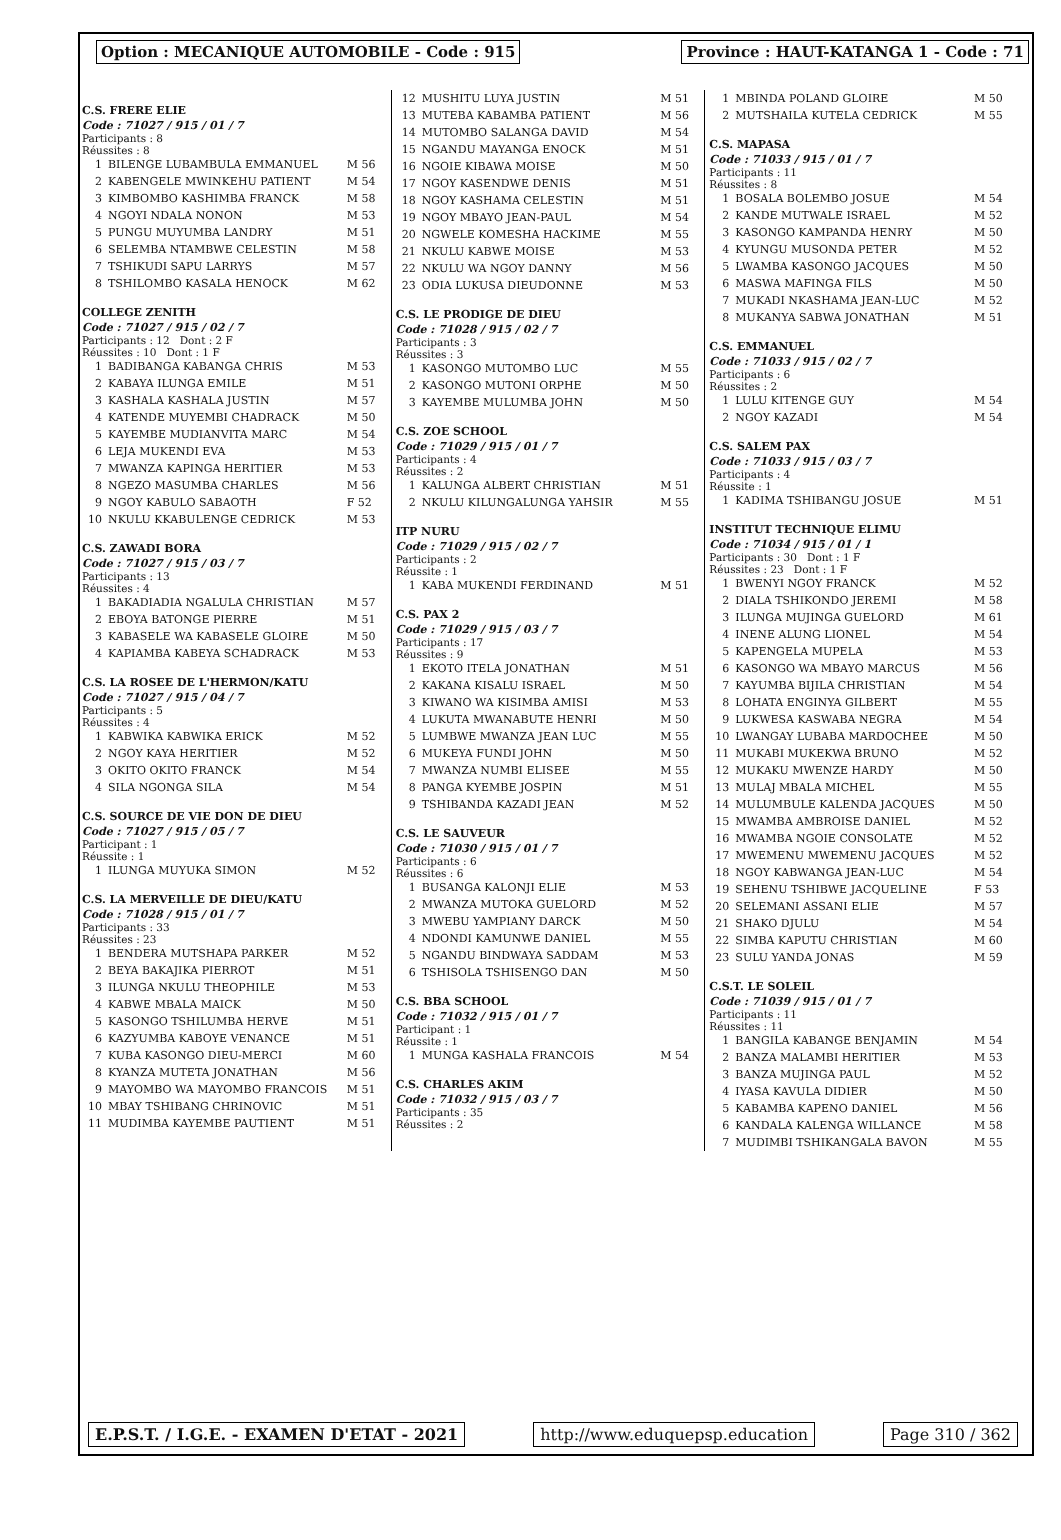Option : MECANIQUE AUTOMOBILE - Code : 915
Province : HAUT-KATANGA 1 - Code : 71
C.S. FRERE ELIE
Code : 71027 / 915 / 01 / 7
Participants : 8
Réussites : 8
| 1 | BILENGE LUBAMBULA EMMANUEL | M 56 |
| 2 | KABENGELE MWINKEHU PATIENT | M 54 |
| 3 | KIMBOMBO KASHIMBA FRANCK | M 58 |
| 4 | NGOYI NDALA NONON | M 53 |
| 5 | PUNGU MUYUMBA LANDRY | M 51 |
| 6 | SELEMBA NTAMBWE CELESTIN | M 58 |
| 7 | TSHIKUDI SAPU LARRYS | M 57 |
| 8 | TSHILOMBO KASALA HENOCK | M 62 |
COLLEGE ZENITH
Code : 71027 / 915 / 02 / 7
Participants : 12 Dont : 2 F
Réussites : 10 Dont : 1 F
| 1 | BADIBANGA KABANGA CHRIS | M 53 |
| 2 | KABAYA ILUNGA EMILE | M 51 |
| 3 | KASHALA KASHALA JUSTIN | M 57 |
| 4 | KATENDE MUYEMBI CHADRACK | M 50 |
| 5 | KAYEMBE MUDIANVITA MARC | M 54 |
| 6 | LEJA MUKENDI EVA | M 53 |
| 7 | MWANZA KAPINGA HERITIER | M 53 |
| 8 | NGEZO MASUMBA CHARLES | M 56 |
| 9 | NGOY KABULO SABAOTH | F 52 |
| 10 | NKULU KKABULENGE CEDRICK | M 53 |
C.S. ZAWADI BORA
Code : 71027 / 915 / 03 / 7
Participants : 13
Réussites : 4
| 1 | BAKADIADIA NGALULA CHRISTIAN | M 57 |
| 2 | EBOYA BATONGE PIERRE | M 51 |
| 3 | KABASELE WA KABASELE GLOIRE | M 50 |
| 4 | KAPIAMBA KABEYA SCHADRACK | M 53 |
C.S. LA ROSEE DE L'HERMON/KATU
Code : 71027 / 915 / 04 / 7
Participants : 5
Réussites : 4
| 1 | KABWIKA KABWIKA ERICK | M 52 |
| 2 | NGOY KAYA HERITIER | M 52 |
| 3 | OKITO OKITO FRANCK | M 54 |
| 4 | SILA NGONGA SILA | M 54 |
C.S. SOURCE DE VIE DON DE DIEU
Code : 71027 / 915 / 05 / 7
Participant : 1
Réussite : 1
| 1 | ILUNGA MUYUKA SIMON | M 52 |
C.S. LA MERVEILLE DE DIEU/KATU
Code : 71028 / 915 / 01 / 7
Participants : 33
Réussites : 23
| 1 | BENDERA MUTSHAPA PARKER | M 52 |
| 2 | BEYA BAKAJIKA PIERROT | M 51 |
| 3 | ILUNGA NKULU THEOPHILE | M 53 |
| 4 | KABWE MBALA MAICK | M 50 |
| 5 | KASONGO TSHILUMBA HERVE | M 51 |
| 6 | KAZYUMBA KABOYE VENANCE | M 51 |
| 7 | KUBA KASONGO DIEU-MERCI | M 60 |
| 8 | KYANZA MUTETA JONATHAN | M 56 |
| 9 | MAYOMBO WA MAYOMBO FRANCOIS | M 51 |
| 10 | MBAY TSHIBANG CHRINOVIC | M 51 |
| 11 | MUDIMBA KAYEMBE PAUTIENT | M 51 |
| 12 | MUSHITU LUYA JUSTIN | M 51 |
| 13 | MUTEBA KABAMBA PATIENT | M 56 |
| 14 | MUTOMBO SALANGA DAVID | M 54 |
| 15 | NGANDU MAYANGA ENOCK | M 51 |
| 16 | NGOIE KIBAWA MOISE | M 50 |
| 17 | NGOY KASENDWE DENIS | M 51 |
| 18 | NGOY KASHAMA CELESTIN | M 51 |
| 19 | NGOY MBAYO JEAN-PAUL | M 54 |
| 20 | NGWELE KOMESHA HACKIME | M 55 |
| 21 | NKULU KABWE MOISE | M 53 |
| 22 | NKULU WA NGOY DANNY | M 56 |
| 23 | ODIA LUKUSA DIEUDONNE | M 53 |
C.S. LE PRODIGE DE DIEU
Code : 71028 / 915 / 02 / 7
Participants : 3
Réussites : 3
| 1 | KASONGO MUTOMBO LUC | M 55 |
| 2 | KASONGO MUTONI ORPHE | M 50 |
| 3 | KAYEMBE MULUMBA JOHN | M 50 |
C.S. ZOE SCHOOL
Code : 71029 / 915 / 01 / 7
Participants : 4
Réussites : 2
| 1 | KALUNGA ALBERT CHRISTIAN | M 51 |
| 2 | NKULU KILUNGALUNGA YAHSIR | M 55 |
ITP NURU
Code : 71029 / 915 / 02 / 7
Participants : 2
Réussite : 1
| 1 | KABA MUKENDI FERDINAND | M 51 |
C.S. PAX 2
Code : 71029 / 915 / 03 / 7
Participants : 17
Réussites : 9
| 1 | EKOTO ITELA JONATHAN | M 51 |
| 2 | KAKANA KISALU ISRAEL | M 50 |
| 3 | KIWANO WA KISIMBA AMISI | M 53 |
| 4 | LUKUTA MWANABUTE HENRI | M 50 |
| 5 | LUMBWE MWANZA JEAN LUC | M 55 |
| 6 | MUKEYA FUNDI JOHN | M 50 |
| 7 | MWANZA NUMBI ELISEE | M 55 |
| 8 | PANGA KYEMBE JOSPIN | M 51 |
| 9 | TSHIBANDA KAZADI JEAN | M 52 |
C.S. LE SAUVEUR
Code : 71030 / 915 / 01 / 7
Participants : 6
Réussites : 6
| 1 | BUSANGA KALONJI ELIE | M 53 |
| 2 | MWANZA MUTOKA GUELORD | M 52 |
| 3 | MWEBU YAMPIANY DARCK | M 50 |
| 4 | NDONDI KAMUNWE DANIEL | M 55 |
| 5 | NGANDU BINDWAYA SADDAM | M 53 |
| 6 | TSHISOLA TSHISENGO DAN | M 50 |
C.S. BBA SCHOOL
Code : 71032 / 915 / 01 / 7
Participant : 1
Réussite : 1
| 1 | MUNGA KASHALA FRANCOIS | M 54 |
C.S. CHARLES AKIM
Code : 71032 / 915 / 03 / 7
Participants : 35
Réussites : 2
| 1 | MBINDA POLAND GLOIRE | M 50 |
| 2 | MUTSHAILA KUTELA CEDRICK | M 55 |
C.S. MAPASA
Code : 71033 / 915 / 01 / 7
Participants : 11
Réussites : 8
| 1 | BOSALA BOLEMBO JOSUE | M 54 |
| 2 | KANDE MUTWALE ISRAEL | M 52 |
| 3 | KASONGO KAMPANDA HENRY | M 50 |
| 4 | KYUNGU MUSONDA PETER | M 52 |
| 5 | LWAMBA KASONGO JACQUES | M 50 |
| 6 | MASWA MAFINGA FILS | M 50 |
| 7 | MUKADI NKASHAMA JEAN-LUC | M 52 |
| 8 | MUKANYA SABWA JONATHAN | M 51 |
C.S. EMMANUEL
Code : 71033 / 915 / 02 / 7
Participants : 6
Réussites : 2
| 1 | LULU KITENGE GUY | M 54 |
| 2 | NGOY KAZADI | M 54 |
C.S. SALEM PAX
Code : 71033 / 915 / 03 / 7
Participants : 4
Réussite : 1
| 1 | KADIMA TSHIBANGU JOSUE | M 51 |
INSTITUT TECHNIQUE ELIMU
Code : 71034 / 915 / 01 / 1
Participants : 30 Dont : 1 F
Réussites : 23 Dont : 1 F
| 1 | BWENYI NGOY FRANCK | M 52 |
| 2 | DIALA TSHIKONDO JEREMI | M 58 |
| 3 | ILUNGA MUJINGA GUELORD | M 61 |
| 4 | INENE ALUNG LIONEL | M 54 |
| 5 | KAPENGELA MUPELA | M 53 |
| 6 | KASONGO WA MBAYO MARCUS | M 56 |
| 7 | KAYUMBA BIJILA CHRISTIAN | M 54 |
| 8 | LOHATA ENGINYA GILBERT | M 55 |
| 9 | LUKWESA KASWABA NEGRA | M 54 |
| 10 | LWANGAY LUBABA MARDOCHEE | M 50 |
| 11 | MUKABI MUKEKWA BRUNO | M 52 |
| 12 | MUKAKU MWENZE HARDY | M 50 |
| 13 | MULAJ MBALA MICHEL | M 55 |
| 14 | MULUMBULE KALENDA JACQUES | M 50 |
| 15 | MWAMBA AMBROISE DANIEL | M 52 |
| 16 | MWAMBA NGOIE CONSOLATE | M 52 |
| 17 | MWEMENU MWEMENU JACQUES | M 52 |
| 18 | NGOY KABWANGA JEAN-LUC | M 54 |
| 19 | SEHENU TSHIBWE JACQUELINE | F 53 |
| 20 | SELEMANI ASSANI ELIE | M 57 |
| 21 | SHAKO DJULU | M 54 |
| 22 | SIMBA KAPUTU CHRISTIAN | M 60 |
| 23 | SULU YANDA JONAS | M 59 |
C.S.T. LE SOLEIL
Code : 71039 / 915 / 01 / 7
Participants : 11
Réussites : 11
| 1 | BANGILA KABANGE BENJAMIN | M 54 |
| 2 | BANZA MALAMBI HERITIER | M 53 |
| 3 | BANZA MUJINGA PAUL | M 52 |
| 4 | IYASA KAVULA DIDIER | M 50 |
| 5 | KABAMBA KAPENO DANIEL | M 56 |
| 6 | KANDALA KALENGA WILLANCE | M 58 |
| 7 | MUDIMBI TSHIKANGALA BAVON | M 55 |
E.P.S.T. / I.G.E. - EXAMEN D'ETAT - 2021
http://www.eduquepsp.education Page 310 / 362